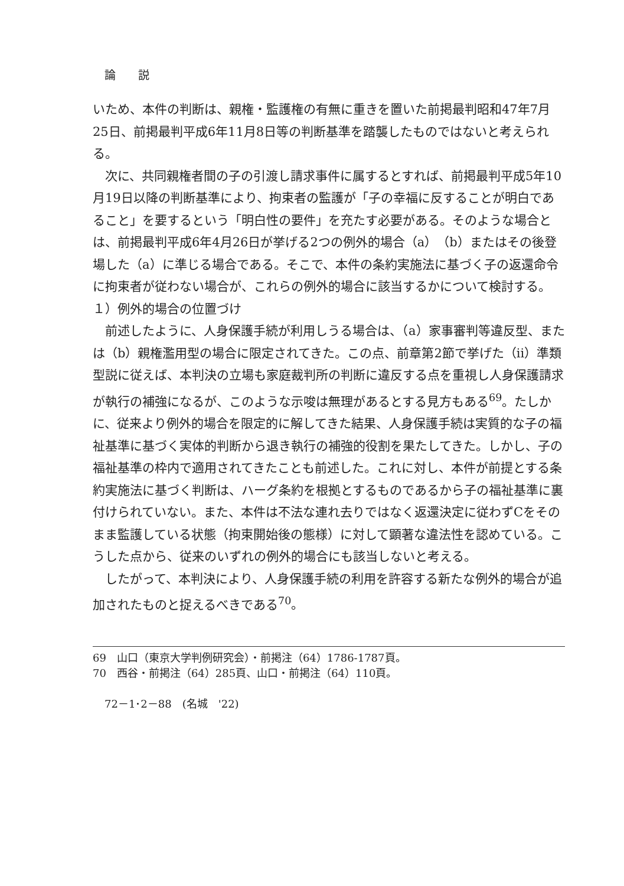論説
いため、本件の判断は、親権・監護権の有無に重きを置いた前掲最判昭和47年7月25日、前掲最判平成6年11月8日等の判断基準を踏襲したものではないと考えられる。
次に、共同親権者間の子の引渡し請求事件に属するとすれば、前掲最判平成5年10月19日以降の判断基準により、拘束者の監護が「子の幸福に反することが明白であること」を要するという「明白性の要件」を充たす必要がある。そのような場合とは、前掲最判平成6年4月26日が挙げる2つの例外的場合（a）（b）またはその後登場した（a）に準じる場合である。そこで、本件の条約実施法に基づく子の返還命令に拘束者が従わない場合が、これらの例外的場合に該当するかについて検討する。
１）例外的場合の位置づけ
前述したように、人身保護手続が利用しうる場合は、（a）家事審判等違反型、または（b）親権濫用型の場合に限定されてきた。この点、前章第2節で挙げた（ii）準類型説に従えば、本判決の立場も家庭裁判所の判断に違反する点を重視し人身保護請求が執行の補強になるが、このような示唆は無理があるとする見方もある<sup>69</sup>。たしかに、従来より例外的場合を限定的に解してきた結果、人身保護手続は実質的な子の福祉基準に基づく実体的判断から退き執行の補強的役割を果たしてきた。しかし、子の福祉基準の枠内で適用されてきたことも前述した。これに対し、本件が前提とする条約実施法に基づく判断は、ハーグ条約を根拠とするものであるから子の福祉基準に裏付けられていない。また、本件は不法な連れ去りではなく返還決定に従わずCをそのまま監護している状態（拘束開始後の態様）に対して顕著な違法性を認めている。こうした点から、従来のいずれの例外的場合にも該当しないと考える。
したがって、本判決により、人身保護手続の利用を許容する新たな例外的場合が追加されたものと捉えるべきである<sup>70</sup>。
69　山口（東京大学判例研究会）・前掲注（64）1786-1787頁。
70　西谷・前掲注（64）285頁、山口・前掲注（64）110頁。
72－1･2－88　(名城　'22)